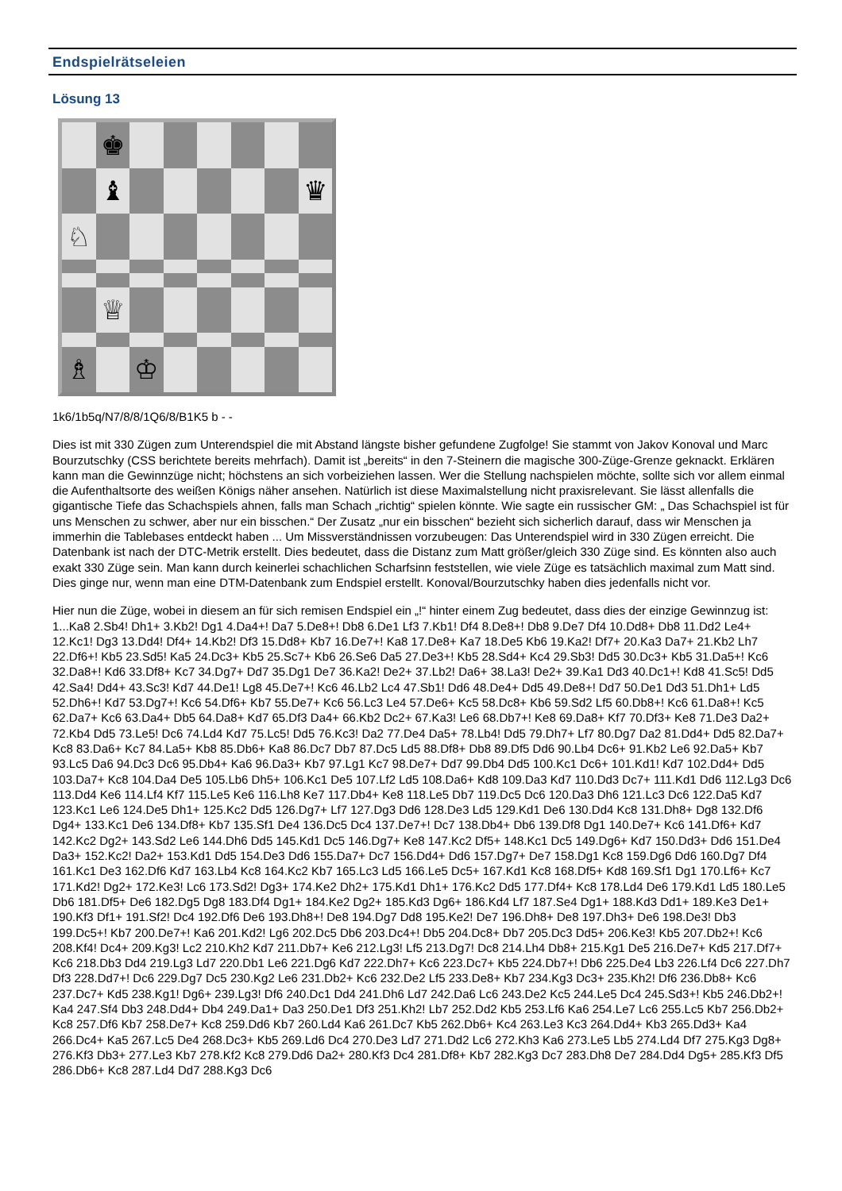Endspielrätseleien
Lösung 13
♚
♝
♛
♘
♕
♗
♔
1k6/1b5q/N7/8/8/1Q6/8/B1K5 b - -
Dies ist mit 330 Zügen zum Unterendspiel die mit Abstand längste bisher gefundene Zugfolge! Sie stammt von Jakov Konoval und Marc Bourzutschky (CSS berichtete bereits mehrfach). Damit ist „bereits“ in den 7-Steinern die magische 300-Züge-Grenze geknackt. Erklären kann man die Gewinnzüge nicht; höchstens an sich vorbeiziehen lassen. Wer die Stellung nachspielen möchte, sollte sich vor allem einmal die Aufenthaltsorte des weißen Königs näher ansehen. Natürlich ist diese Maximalstellung nicht praxisrelevant. Sie lässt allenfalls die gigantische Tiefe das Schachspiels ahnen, falls man Schach „richtig“ spielen könnte. Wie sagte ein russischer GM: „ Das Schachspiel ist für uns Menschen zu schwer, aber nur ein bisschen.“ Der Zusatz „nur ein bisschen“ bezieht sich sicherlich darauf, dass wir Menschen ja immerhin die Tablebases entdeckt haben ... Um Missverständnissen vorzubeugen: Das Unterendspiel wird in 330 Zügen erreicht. Die Datenbank ist nach der DTC-Metrik erstellt. Dies bedeutet, dass die Distanz zum Matt größer/gleich 330 Züge sind. Es könnten also auch exakt 330 Züge sein. Man kann durch keinerlei schachlichen Scharfsinn feststellen, wie viele Züge es tatsächlich maximal zum Matt sind. Dies ginge nur, wenn man eine DTM-Datenbank zum Endspiel erstellt. Konoval/Bourzutschky haben dies jedenfalls nicht vor.
Hier nun die Züge, wobei in diesem an für sich remisen Endspiel ein „!“ hinter einem Zug bedeutet, dass dies der einzige Gewinnzug ist: 1...Ka8 2.Sb4! Dh1+ 3.Kb2! Dg1 4.Da4+! Da7 5.De8+! Db8 6.De1 Lf3 7.Kb1! Df4 8.De8+! Db8 9.De7 Df4 10.Dd8+ Db8 11.Dd2 Le4+ 12.Kc1! Dg3 13.Dd4! Df4+ 14.Kb2! Df3 15.Dd8+ Kb7 16.De7+! Ka8 17.De8+ Ka7 18.De5 Kb6 19.Ka2! Df7+ 20.Ka3 Da7+ 21.Kb2 Lh7 22.Df6+! Kb5 23.Sd5! Ka5 24.Dc3+ Kb5 25.Sc7+ Kb6 26.Se6 Da5 27.De3+! Kb5 28.Sd4+ Kc4 29.Sb3! Dd5 30.Dc3+ Kb5 31.Da5+! Kc6 32.Da8+! Kd6 33.Df8+ Kc7 34.Dg7+ Dd7 35.Dg1 De7 36.Ka2! De2+ 37.Lb2! Da6+ 38.La3! De2+ 39.Ka1 Dd3 40.Dc1+! Kd8 41.Sc5! Dd5 42.Sa4! Dd4+ 43.Sc3! Kd7 44.De1! Lg8 45.De7+! Kc6 46.Lb2 Lc4 47.Sb1! Dd6 48.De4+ Dd5 49.De8+! Dd7 50.De1 Dd3 51.Dh1+ Ld5 52.Dh6+! Kd7 53.Dg7+! Kc6 54.Df6+ Kb7 55.De7+ Kc6 56.Lc3 Le4 57.De6+ Kc5 58.Dc8+ Kb6 59.Sd2 Lf5 60.Db8+! Kc6 61.Da8+! Kc5 62.Da7+ Kc6 63.Da4+ Db5 64.Da8+ Kd7 65.Df3 Da4+ 66.Kb2 Dc2+ 67.Ka3! Le6 68.Db7+! Ke8 69.Da8+ Kf7 70.Df3+ Ke8 71.De3 Da2+ 72.Kb4 Dd5 73.Le5! Dc6 74.Ld4 Kd7 75.Lc5! Dd5 76.Kc3! Da2 77.De4 Da5+ 78.Lb4! Dd5 79.Dh7+ Lf7 80.Dg7 Da2 81.Dd4+ Dd5 82.Da7+ Kc8 83.Da6+ Kc7 84.La5+ Kb8 85.Db6+ Ka8 86.Dc7 Db7 87.Dc5 Ld5 88.Df8+ Db8 89.Df5 Dd6 90.Lb4 Dc6+ 91.Kb2 Le6 92.Da5+ Kb7 93.Lc5 Da6 94.Dc3 Dc6 95.Db4+ Ka6 96.Da3+ Kb7 97.Lg1 Kc7 98.De7+ Dd7 99.Db4 Dd5 100.Kc1 Dc6+ 101.Kd1! Kd7 102.Dd4+ Dd5 103.Da7+ Kc8 104.Da4 De5 105.Lb6 Dh5+ 106.Kc1 De5 107.Lf2 Ld5 108.Da6+ Kd8 109.Da3 Kd7 110.Dd3 Dc7+ 111.Kd1 Dd6 112.Lg3 Dc6 113.Dd4 Ke6 114.Lf4 Kf7 115.Le5 Ke6 116.Lh8 Ke7 117.Db4+ Ke8 118.Le5 Db7 119.Dc5 Dc6 120.Da3 Dh6 121.Lc3 Dc6 122.Da5 Kd7 123.Kc1 Le6 124.De5 Dh1+ 125.Kc2 Dd5 126.Dg7+ Lf7 127.Dg3 Dd6 128.De3 Ld5 129.Kd1 De6 130.Dd4 Kc8 131.Dh8+ Dg8 132.Df6 Dg4+ 133.Kc1 De6 134.Df8+ Kb7 135.Sf1 De4 136.Dc5 Dc4 137.De7+! Dc7 138.Db4+ Db6 139.Df8 Dg1 140.De7+ Kc6 141.Df6+ Kd7 142.Kc2 Dg2+ 143.Sd2 Le6 144.Dh6 Dd5 145.Kd1 Dc5 146.Dg7+ Ke8 147.Kc2 Df5+ 148.Kc1 Dc5 149.Dg6+ Kd7 150.Dd3+ Dd6 151.De4 Da3+ 152.Kc2! Da2+ 153.Kd1 Dd5 154.De3 Dd6 155.Da7+ Dc7 156.Dd4+ Dd6 157.Dg7+ De7 158.Dg1 Kc8 159.Dg6 Dd6 160.Dg7 Df4 161.Kc1 De3 162.Df6 Kd7 163.Lb4 Kc8 164.Kc2 Kb7 165.Lc3 Ld5 166.Le5 Dc5+ 167.Kd1 Kc8 168.Df5+ Kd8 169.Sf1 Dg1 170.Lf6+ Kc7 171.Kd2! Dg2+ 172.Ke3! Lc6 173.Sd2! Dg3+ 174.Ke2 Dh2+ 175.Kd1 Dh1+ 176.Kc2 Dd5 177.Df4+ Kc8 178.Ld4 De6 179.Kd1 Ld5 180.Le5 Db6 181.Df5+ De6 182.Dg5 Dg8 183.Df4 Dg1+ 184.Ke2 Dg2+ 185.Kd3 Dg6+ 186.Kd4 Lf7 187.Se4 Dg1+ 188.Kd3 Dd1+ 189.Ke3 De1+ 190.Kf3 Df1+ 191.Sf2! Dc4 192.Df6 De6 193.Dh8+! De8 194.Dg7 Dd8 195.Ke2! De7 196.Dh8+ De8 197.Dh3+ De6 198.De3! Db3 199.Dc5+! Kb7 200.De7+! Ka6 201.Kd2! Lg6 202.Dc5 Db6 203.Dc4+! Db5 204.Dc8+ Db7 205.Dc3 Dd5+ 206.Ke3! Kb5 207.Db2+! Kc6 208.Kf4! Dc4+ 209.Kg3! Lc2 210.Kh2 Kd7 211.Db7+ Ke6 212.Lg3! Lf5 213.Dg7! Dc8 214.Lh4 Db8+ 215.Kg1 De5 216.De7+ Kd5 217.Df7+ Kc6 218.Db3 Dd4 219.Lg3 Ld7 220.Db1 Le6 221.Dg6 Kd7 222.Dh7+ Kc6 223.Dc7+ Kb5 224.Db7+! Db6 225.De4 Lb3 226.Lf4 Dc6 227.Dh7 Df3 228.Dd7+! Dc6 229.Dg7 Dc5 230.Kg2 Le6 231.Db2+ Kc6 232.De2 Lf5 233.De8+ Kb7 234.Kg3 Dc3+ 235.Kh2! Df6 236.Db8+ Kc6 237.Dc7+ Kd5 238.Kg1! Dg6+ 239.Lg3! Df6 240.Dc1 Dd4 241.Dh6 Ld7 242.Da6 Lc6 243.De2 Kc5 244.Le5 Dc4 245.Sd3+! Kb5 246.Db2+! Ka4 247.Sf4 Db3 248.Dd4+ Db4 249.Da1+ Da3 250.De1 Df3 251.Kh2! Lb7 252.Dd2 Kb5 253.Lf6 Ka6 254.Le7 Lc6 255.Lc5 Kb7 256.Db2+ Kc8 257.Df6 Kb7 258.De7+ Kc8 259.Dd6 Kb7 260.Ld4 Ka6 261.Dc7 Kb5 262.Db6+ Kc4 263.Le3 Kc3 264.Dd4+ Kb3 265.Dd3+ Ka4 266.Dc4+ Ka5 267.Lc5 De4 268.Dc3+ Kb5 269.Ld6 Dc4 270.De3 Ld7 271.Dd2 Lc6 272.Kh3 Ka6 273.Le5 Lb5 274.Ld4 Df7 275.Kg3 Dg8+ 276.Kf3 Db3+ 277.Le3 Kb7 278.Kf2 Kc8 279.Dd6 Da2+ 280.Kf3 Dc4 281.Df8+ Kb7 282.Kg3 Dc7 283.Dh8 De7 284.Dd4 Dg5+ 285.Kf3 Df5 286.Db6+ Kc8 287.Ld4 Dd7 288.Kg3 Dc6